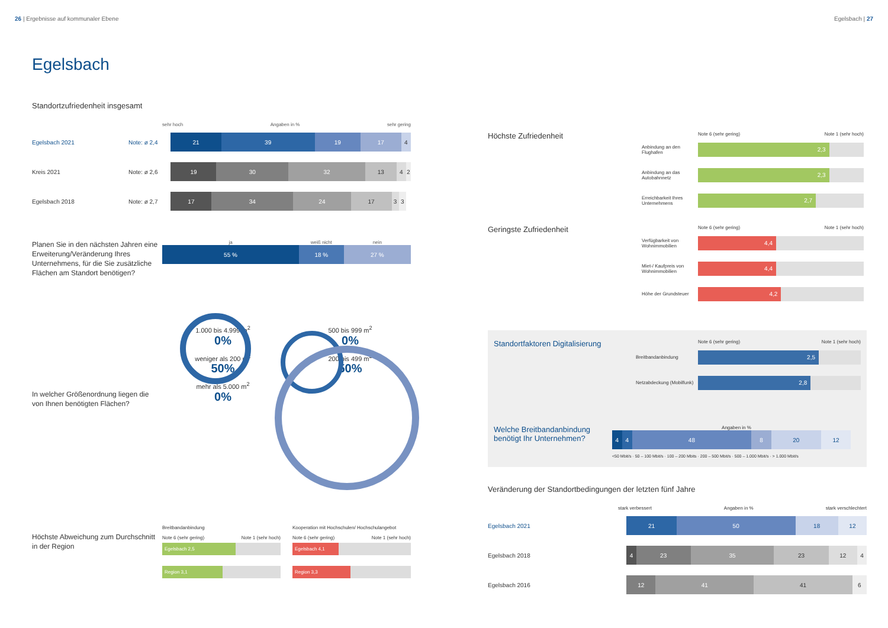26 | Ergebnisse auf kommunaler Ebene Egelsbach | 27
Egelsbach
Standortzufriedenheit insgesamt
sehr hoch Angaben in % sehr gering
Egelsbach 2021 Note: ø 2,4
21 39 19 17 4
Kreis 2021 Note: ø 2,6
19 30 32 13 4 2
Egelsbach 2018 Note: ø 2,7
17 34 24 17 3 3
Planen Sie in den nächsten Jahren eine Erweiterung/Veränderung Ihres Unternehmens, für die Sie zusätzliche Flächen am Standort benötigen?
ja weiß nicht nein
55 % 18 % 27 %
In welcher Größenordnung liegen die von Ihnen benötigten Flächen?
1.000 bis 4.999 m<sup>2</sup>
0%
500 bis 999 m<sup>2</sup>
0%
weniger als 200 m<sup>2</sup>
50%
200 bis 499 m<sup>2</sup>
50%
mehr als 5.000 m<sup>2</sup>
0%
Höchste Abweichung zum Durchschnitt in der Region
Breitbandanbindung
Note 6 (sehr gering) Note 1 (sehr hoch)
Egelsbach 2,5
Region 3,1
Kooperation mit Hochschulen/ Hochschulangebot
Note 6 (sehr gering) Note 1 (sehr hoch)
Egelsbach 4,1
Region 3,3
Höchste Zufriedenheit
Note 6 (sehr gering) Note 1 (sehr hoch)
Anbindung an den Flughafen
2,3
Anbindung an das Autobahnnetz
2,3
Erreichbarkeit Ihres Unternehmens
2,7
Geringste Zufriedenheit
Note 6 (sehr gering) Note 1 (sehr hoch)
Verfügbarkeit von Wohnimmobilien
4,4
Miet-/ Kaufpreis von Wohnimmobilien
4,4
Höhe der Grundsteuer
4,2
Standortfaktoren Digitalisierung
Note 6 (sehr gering) Note 1 (sehr hoch)
Breitbandanbindung
2,5
Netzabdeckung (Mobilfunk)
2,8
Welche Breitbandanbindung benötigt Ihr Unternehmen?
Angaben in %
4 4 48 8 20 12
<50 Mbit/s · 50 – 100 Mbit/s · 100 – 200 Mbits · 200 – 500 Mbit/s · 500 – 1.000 Mbit/s · > 1.000 Mbit/s
Veränderung der Standortbedingungen der letzten fünf Jahre
stark verbessert Angaben in % stark verschlechtert
Egelsbach 2021
21 50 18 12
Egelsbach 2018
4 23 35 23 12 4
Egelsbach 2016
12 41 41 6